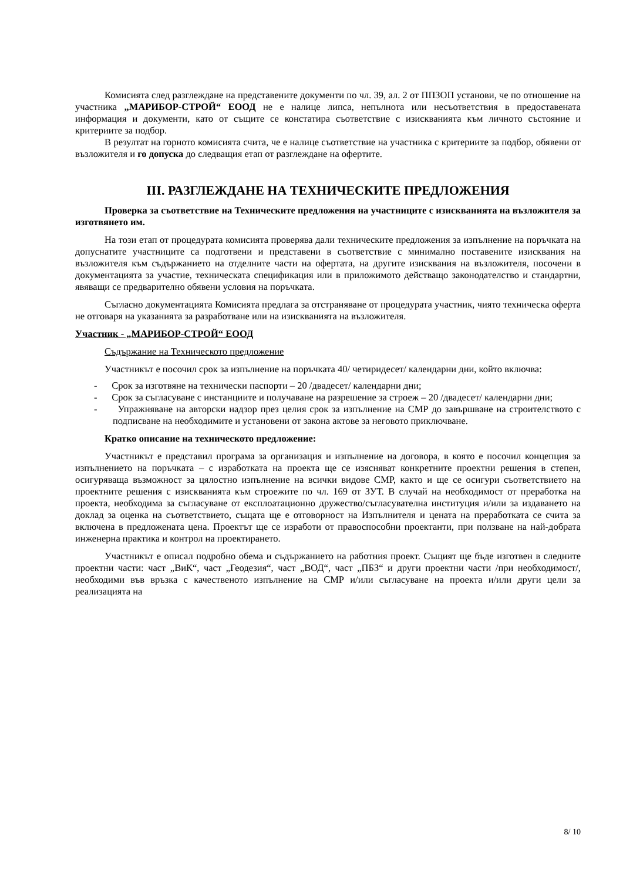Комисията след разглеждане на представените документи по чл. 39, ал. 2 от ППЗОП установи, че по отношение на участника „МАРИБОР-СТРОЙ“ ЕООД не е налице липса, непълнота или несъответствия в предоставената информация и документи, като от същите се констатира съответствие с изискванията към личното състояние и критериите за подбор.
В резултат на горното комисията счита, че е налице съответствие на участника с критериите за подбор, обявени от възложителя и го допуска до следващия етап от разглеждане на офертите.
III. РАЗГЛЕЖДАНЕ НА ТЕХНИЧЕСКИТЕ ПРЕДЛОЖЕНИЯ
Проверка за съответствие на Техническите предложения на участниците с изискванията на възложителя за изготвянето им.
На този етап от процедурата комисията проверява дали техническите предложения за изпълнение на поръчката на допуснатите участниците са подготвени и представени в съответствие с минимално поставените изисквания на възложителя към съдържанието на отделните части на офертата, на другите изисквания на възложителя, посочени в документацията за участие, техническата спецификация или в приложимото действащо законодателство и стандартни, явяващи се предварително обявени условия на поръчката.
Съгласно документацията Комисията предлага за отстраняване от процедурата участник, чиято техническа оферта не отговаря на указанията за разработване или на изискванията на възложителя.
Участник - „МАРИБОР-СТРОЙ“ ЕООД
Съдържание на Техническото предложение
Участникът е посочил срок за изпълнение на поръчката 40/ четиридесет/ календарни дни, който включва:
- Срок за изготвяне на технически паспорти – 20 /двадесет/ календарни дни;
- Срок за съгласуване с инстанциите и получаване на разрешение за строеж – 20 /двадесет/ календарни дни;
- Упражняване на авторски надзор през целия срок за изпълнение на СМР до завършване на строителството с подписване на необходимите и установени от закона актове за неговото приключване.
Кратко описание на техническото предложение:
Участникът е представил програма за организация и изпълнение на договора, в която е посочил концепция за изпълнението на поръчката – с изработката на проекта ще се изясняват конкретните проектни решения в степен, осигуряваща възможност за цялостно изпълнение на всички видове СМР, както и ще се осигури съответствието на проектните решения с изискванията към строежите по чл. 169 от ЗУТ. В случай на необходимост от преработка на проекта, необходима за съгласуване от експлоатационно дружество/съгласувателна институция и/или за издаването на доклад за оценка на съответствието, същата ще е отговорност на Изпълнителя и цената на преработката се счита за включена в предложената цена. Проектът ще се изработи от правоспособни проектанти, при ползване на най-добрата инженерна практика и контрол на проектирането.
Участникът е описал подробно обема и съдържанието на работния проект. Същият ще бъде изготвен в следните проектни части: част „ВиК“, част „Геодезия“, част „ВОД“, част „ПБЗ“ и други проектни части /при необходимост/, необходими във връзка с качественото изпълнение на СМР и/или съгласуване на проекта и/или други цели за реализацията на
8/ 10